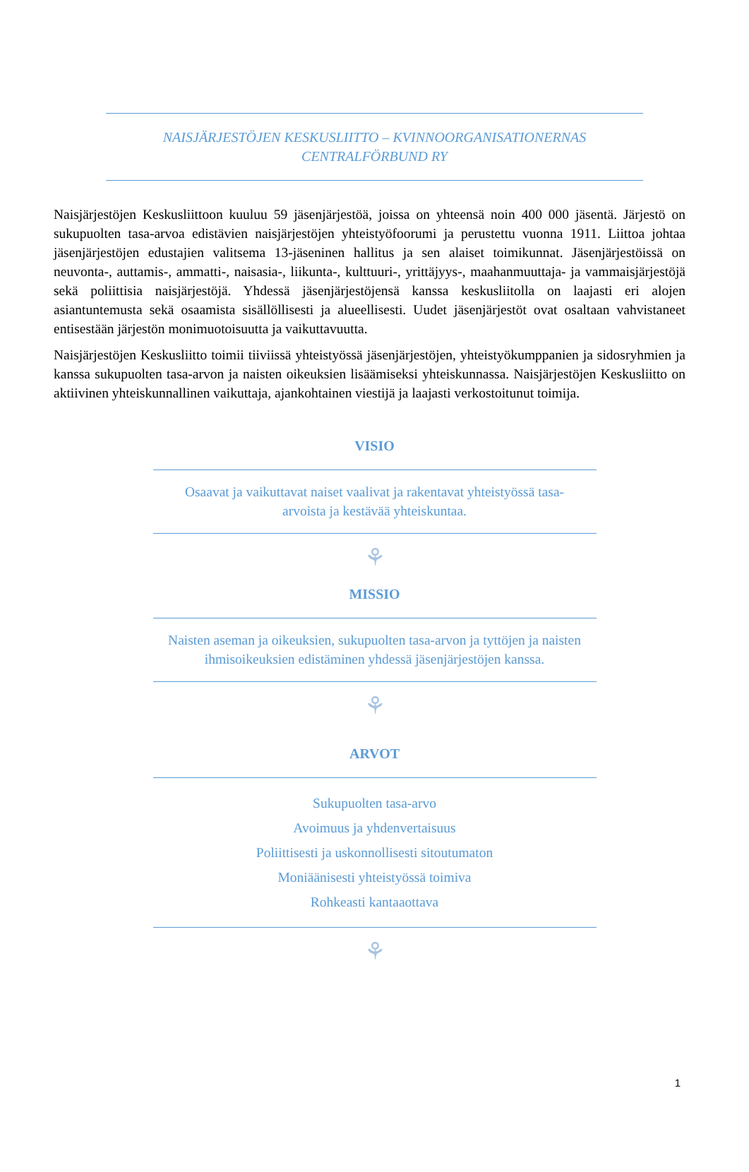NAISJÄRJESTÖJEN KESKUSLIITTO – KVINNOORGANISATIONERNAS
CENTRALFÖRBUND RY
Naisjärjestöjen Keskusliittoon kuuluu 59 jäsenjärjestöä, joissa on yhteensä noin 400 000 jäsentä. Järjestö on sukupuolten tasa-arvoa edistävien naisjärjestöjen yhteistyöfoorumi ja perustettu vuonna 1911. Liittoa johtaa jäsenjärjestöjen edustajien valitsema 13-jäseninen hallitus ja sen alaiset toimikunnat. Jäsenjärjestöissä on neuvonta-, auttamis-, ammatti-, naisasia-, liikunta-, kulttuuri-, yrittäjyys-, maahanmuuttaja- ja vammaisjärjestöjä sekä poliittisia naisjärjestöjä. Yhdessä jäsenjärjestöjensä kanssa keskusliitolla on laajasti eri alojen asiantuntemusta sekä osaamista sisällöllisesti ja alueellisesti. Uudet jäsenjärjestöt ovat osaltaan vahvistaneet entisestään järjestön monimuotoisuutta ja vaikuttavuutta.
Naisjärjestöjen Keskusliitto toimii tiiviissä yhteistyössä jäsenjärjestöjen, yhteistyökumppanien ja sidosryhmien ja kanssa sukupuolten tasa-arvon ja naisten oikeuksien lisäämiseksi yhteiskunnassa. Naisjärjestöjen Keskusliitto on aktiivinen yhteiskunnallinen vaikuttaja, ajankohtainen viestijä ja laajasti verkostoitunut toimija.
VISIO
Osaavat ja vaikuttavat naiset vaalivat ja rakentavat yhteistyössä tasa-arvoista ja kestävää yhteiskuntaa.
⚘
MISSIO
Naisten aseman ja oikeuksien, sukupuolten tasa-arvon ja tyttöjen ja naisten ihmisoikeuksien edistäminen yhdessä jäsenjärjestöjen kanssa.
⚘
ARVOT
Sukupuolten tasa-arvo
Avoimuus ja yhdenvertaisuus
Poliittisesti ja uskonnollisesti sitoutumaton
Moniäänisesti yhteistyössä toimiva
Rohkeasti kantaaottava
⚘
1